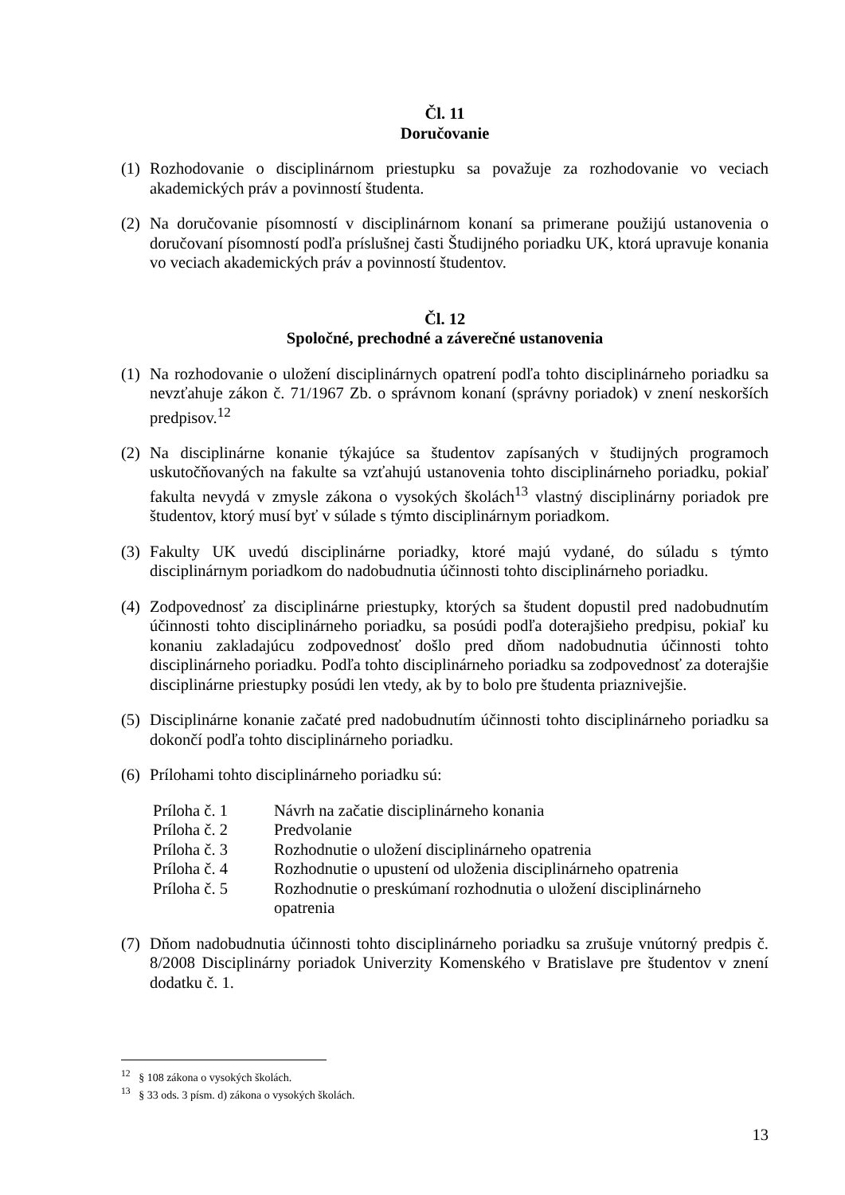Čl. 11
Doručovanie
(1) Rozhodovanie o disciplinárnom priestupku sa považuje za rozhodovanie vo veciach akademických práv a povinností študenta.
(2) Na doručovanie písomností v disciplinárnom konaní sa primerane použijú ustanovenia o doručovaní písomností podľa príslušnej časti Študijného poriadku UK, ktorá upravuje konania vo veciach akademických práv a povinností študentov.
Čl. 12
Spoločné, prechodné a záverečné ustanovenia
(1) Na rozhodovanie o uložení disciplinárnych opatrení podľa tohto disciplinárneho poriadku sa nevzťahuje zákon č. 71/1967 Zb. o správnom konaní (správny poriadok) v znení neskorších predpisov.<sup>12</sup>
(2) Na disciplinárne konanie týkajúce sa študentov zapísaných v študijných programoch uskutočňovaných na fakulte sa vzťahujú ustanovenia tohto disciplinárneho poriadku, pokiaľ fakulta nevydá v zmysle zákona o vysokých školách<sup>13</sup> vlastný disciplinárny poriadok pre študentov, ktorý musí byť v súlade s týmto disciplinárnym poriadkom.
(3) Fakulty UK uvedú disciplinárne poriadky, ktoré majú vydané, do súladu s týmto disciplinárnym poriadkom do nadobudnutia účinnosti tohto disciplinárneho poriadku.
(4) Zodpovednosť za disciplinárne priestupky, ktorých sa študent dopustil pred nadobudnutím účinnosti tohto disciplinárneho poriadku, sa posúdi podľa doterajšieho predpisu, pokiaľ ku konaniu zakladajúcu zodpovednosť došlo pred dňom nadobudnutia účinnosti tohto disciplinárneho poriadku. Podľa tohto disciplinárneho poriadku sa zodpovednosť za doterajšie disciplinárne priestupky posúdi len vtedy, ak by to bolo pre študenta priaznivejšie.
(5) Disciplinárne konanie začaté pred nadobudnutím účinnosti tohto disciplinárneho poriadku sa dokončí podľa tohto disciplinárneho poriadku.
(6) Prílohami tohto disciplinárneho poriadku sú:
| Príloha č. 1 | Návrh na začatie disciplinárneho konania |
| Príloha č. 2 | Predvolanie |
| Príloha č. 3 | Rozhodnutie o uložení disciplinárneho opatrenia |
| Príloha č. 4 | Rozhodnutie o upustení od uloženia disciplinárneho opatrenia |
| Príloha č. 5 | Rozhodnutie o preskúmaní rozhodnutia o uložení disciplinárneho opatrenia |
(7) Dňom nadobudnutia účinnosti tohto disciplinárneho poriadku sa zrušuje vnútorný predpis č. 8/2008 Disciplinárny poriadok Univerzity Komenského v Bratislave pre študentov v znení dodatku č. 1.
<sup>12</sup> § 108 zákona o vysokých školách.
<sup>13</sup> § 33 ods. 3 písm. d) zákona o vysokých školách.
13